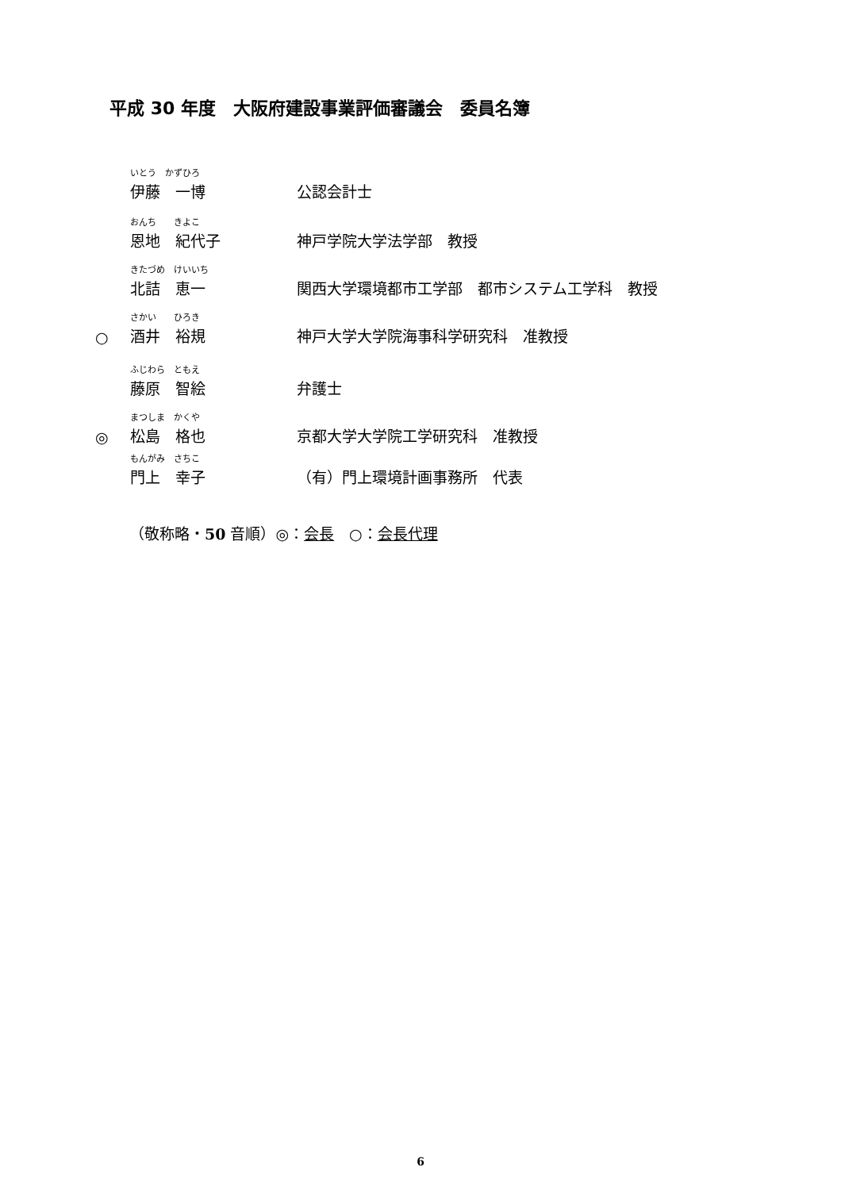平成 30 年度　大阪府建設事業評価審議会　委員名簿
いとう　かずひろ
伊藤　一博 公認会計士
おんち　　きよこ
恩地　紀代子 神戸学院大学法学部　教授
きたづめ　けいいち
北詰　恵一 関西大学環境都市工学部　都市システム工学科　教授
○ さかい　　ひろき
酒井　裕規 神戸大学大学院海事科学研究科　准教授
ふじわら　ともえ
藤原　智絵 弁護士
◎ まつしま　かくや
松島　格也 京都大学大学院工学研究科　准教授
もんがみ　さちこ
門上　幸子 （有）門上環境計画事務所　代表
（敬称略・50 音順）◎：会長　○：会長代理
6